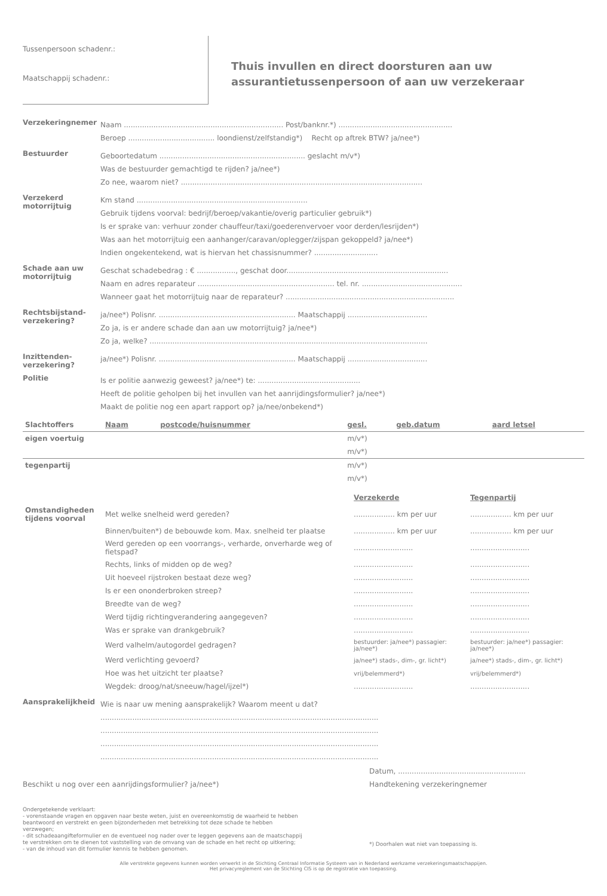Tussenpersoon schadenr.:
Maatschappij schadenr.:
Thuis invullen en direct doorsturen aan uw
assurantietussenpersoon of aan uw verzekeraar
Verzekeringnemer
Naam ...................................................................... Post/banknr.*) ..................................................
Beroep ...................................... loondienst/zelfstandig*) Recht op aftrek BTW? ja/nee*)
Bestuurder
Geboortedatum ................................................................ geslacht m/v*)
Was de bestuurder gemachtigd te rijden? ja/nee*)
Zo nee, waarom niet? ..........................................................................................................
Verzekerd motorrijtuig
Km stand ...........................................................................
Gebruik tijdens voorval: bedrijf/beroep/vakantie/overig particulier gebruik*)
Is er sprake van: verhuur zonder chauffeur/taxi/goederenvervoer voor derden/lesrijden*)
Was aan het motorrijtuig een aanhanger/caravan/oplegger/zijspan gekoppeld? ja/nee*)
Indien ongekentekend, wat is hiervan het chassisnummer? ............................
Schade aan uw motorrijtuig
Geschat schadebedrag : € ................., geschat door.......................................................................
Naam en adres reparateur ............................................................ tel. nr. ............................................
Wanneer gaat het motorrijtuig naar de reparateur? ..........................................................................
Rechtsbijstand-verzekering?
ja/nee*) Polisnr. ............................................................ Maatschappij ...................................
Zo ja, is er andere schade dan aan uw motorrijtuig? ja/nee*)
Zo ja, welke? ..........................................................................................................................
Inzittenden-verzekering?
ja/nee*) Polisnr. ............................................................ Maatschappij ...................................
Politie
Is er politie aanwezig geweest? ja/nee*) te: .............................................
Heeft de politie geholpen bij het invullen van het aanrijdingsformulier? ja/nee*)
Maakt de politie nog een apart rapport op? ja/nee/onbekend*)
| Slachtoffers | Naam | postcode/huisnummer | gesl. | geb.datum | aard letsel |
| --- | --- | --- | --- | --- | --- |
| eigen voertuig | | | m/v*) | | |
| | | | m/v*) | | |
| tegenpartij | | | m/v*) | | |
| | | | m/v*) | | |
| | | Verzekerde | Tegenpartij |
| Omstandigheden tijdens voorval | Met welke snelheid werd gereden? | .................. km per uur | .................. km per uur |
| | Binnen/buiten*) de bebouwde kom. Max. snelheid ter plaatse | .................. km per uur | .................. km per uur |
| | Werd gereden op een voorrangs-, verharde, onverharde weg of fietspad? | .......................... | .......................... |
| | Rechts, links of midden op de weg? | .......................... | .......................... |
| | Uit hoeveel rijstroken bestaat deze weg? | .......................... | .......................... |
| | Is er een ononderbroken streep? | .......................... | .......................... |
| | Breedte van de weg? | .......................... | .......................... |
| | Werd tijdig richtingverandering aangegeven? | .......................... | .......................... |
| | Was er sprake van drankgebruik? | .......................... | .......................... |
| | Werd valhelm/autogordel gedragen? | bestuurder: ja/nee*) passagier: ja/nee*) | bestuurder: ja/nee*) passagier: ja/nee*) |
| | Werd verlichting gevoerd? | ja/nee*) stads-, dim-, gr. licht*) | ja/nee*) stads-, dim-, gr. licht*) |
| | Hoe was het uitzicht ter plaatse? | vrij/belemmerd*) | vrij/belemmerd*) |
| | Wegdek: droog/nat/sneeuw/hagel/ijzel*) | .......................... | .......................... |
Aansprakelijkheid
Wie is naar uw mening aansprakelijk? Waarom meent u dat?
..........................................................................................................................
..........................................................................................................................
..........................................................................................................................
..........................................................................................................................
Beschikt u nog over een aanrijdingsformulier? ja/nee*)
Datum, ........................................................
Handtekening verzekeringnemer
Ondergetekende verklaart:
- vorenstaande vragen en opgaven naar beste weten, juist en overeenkomstig de waarheid te hebben beantwoord en verstrekt en geen bijzonderheden met betrekking tot deze schade te hebben verzwegen;
- dit schadeaangifteformulier en de eventueel nog nader over te leggen gegevens aan de maatschappij te verstrekken om te dienen tot vaststelling van de omvang van de schade en het recht op uitkering;
- van de inhoud van dit formulier kennis te hebben genomen.
*) Doorhalen wat niet van toepassing is.
Alle verstrekte gegevens kunnen worden verwerkt in de Stichting Centraal Informatie Systeem van in Nederland werkzame verzekeringsmaatschappijen.
Het privacyreglement van de Stichting CIS is op de registratie van toepassing.